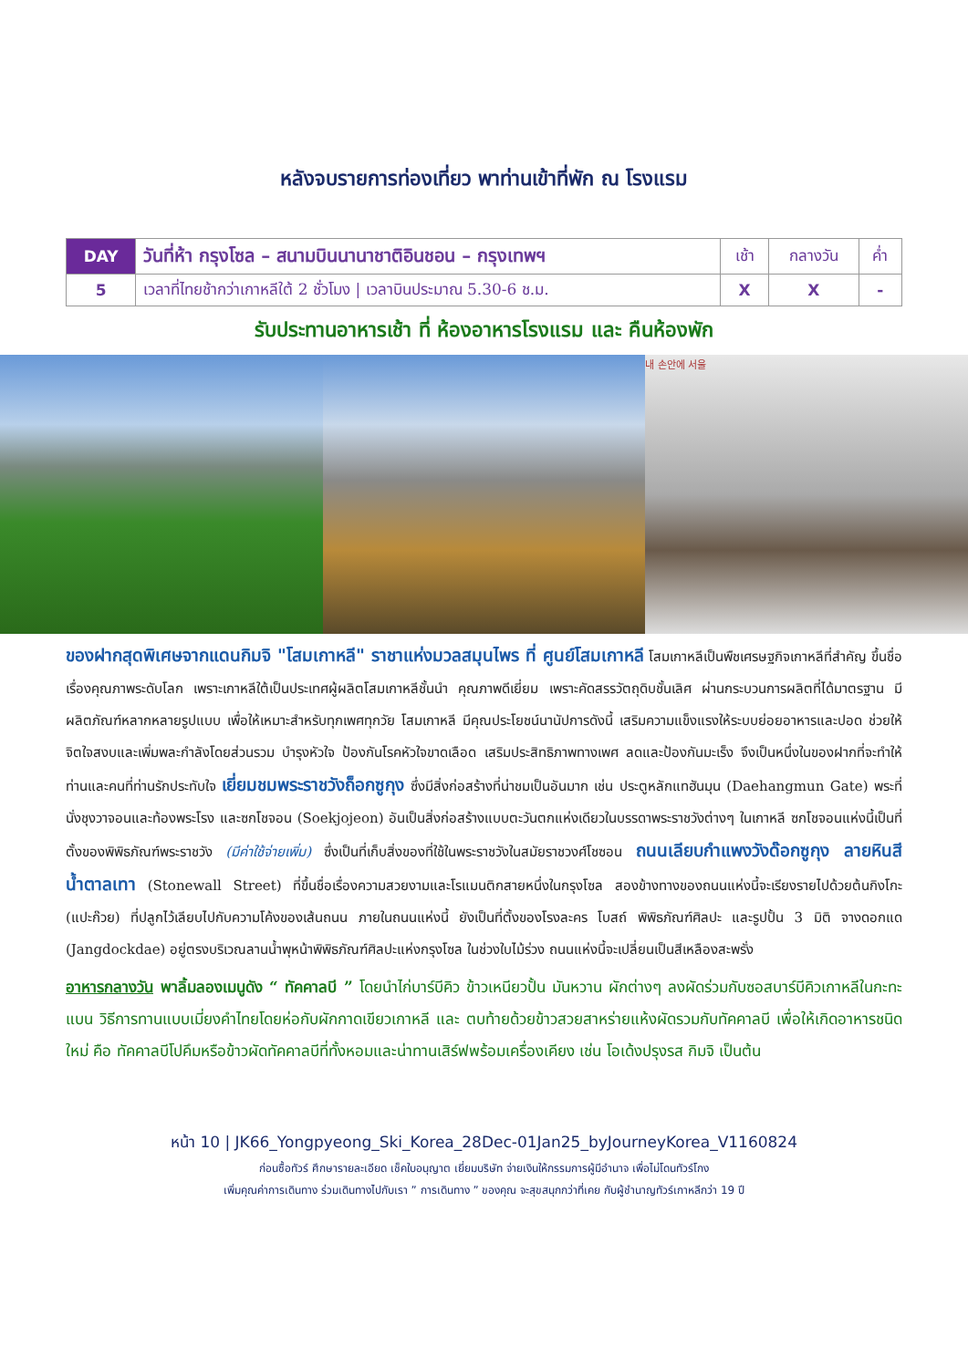หลังจบรายการท่องเที่ยว พาท่านเข้าที่พัก ณ โรงแรม
| DAY | วันที่ห้า กรุงโซล – สนามบินนานาชาติอินชอน – กรุงเทพฯ | เช้า | กลางวัน | ค่ำ |
| 5 | เวลาที่ไทยช้ากว่าเกาหลีใต้ 2 ชั่วโมง / เวลาบินประมาณ 5.30-6 ช.ม. | X | X | - |
รับประทานอาหารเช้า ที่ ห้องอาหารโรงแรม และ คืนห้องพัก
내 손안에 서울
ของฝากสุดพิเศษจากแดนกิมจิ "โสมเกาหลี" ราชาแห่งมวลสมุนไพร ที่ ศูนย์โสมเกาหลี โสมเกาหลีเป็นพืชเศรษฐกิจเกาหลีที่สำคัญ ขึ้นชื่อเรื่องคุณภาพระดับโลก เพราะเกาหลีใต้เป็นประเทศผู้ผลิตโสมเกาหลีชั้นนำ คุณภาพดีเยี่ยม เพราะคัดสรรวัตถุดิบชั้นเลิศ ผ่านกระบวนการผลิตที่ได้มาตรฐาน มีผลิตภัณฑ์หลากหลายรูปแบบ เพื่อให้เหมาะสำหรับทุกเพศทุกวัย โสมเกาหลี มีคุณประโยชน์นานัปการดังนี้ เสริมความแข็งแรงให้ระบบย่อยอาหารและปอด ช่วยให้จิตใจสงบและเพิ่มพละกำลังโดยส่วนรวม บำรุงหัวใจ ป้องกันโรคหัวใจขาดเลือด เสริมประสิทธิภาพทางเพศ ลดและป้องกันมะเร็ง จึงเป็นหนึ่งในของฝากที่จะทำให้ท่านและคนที่ท่านรักประทับใจ เยี่ยมชมพระราชวังถ็อกซูกุง ซึ่งมีสิ่งก่อสร้างที่น่าชมเป็นอันมาก เช่น ประตูหลักแทฮันมุน (Daehangmun Gate) พระที่นั่งชุงวาจอนและท้องพระโรง และซกโชจอน (Soekjojeon) อันเป็นสิ่งก่อสร้างแบบตะวันตกแห่งเดียวในบรรดาพระราชวังต่างๆ ในเกาหลี ซกโชจอนแห่งนี้เป็นที่ตั้งของพิพิธภัณฑ์พระราชวัง (มีค่าใช้จ่ายเพิ่ม) ซึ่งเป็นที่เก็บสิ่งของที่ใช้ในพระราชวังในสมัยราชวงศ์โชซอน ถนนเลียบกำแพงวังด๊อกซูกุง ลายหินสีน้ำตาลเทา (Stonewall Street) ที่ขึ้นชื่อเรื่องความสวยงามและโรแมนติกสายหนึ่งในกรุงโซล สองข้างทางของถนนแห่งนี้จะเรียงรายไปด้วยต้นกิงโกะ (แปะก๊วย) ที่ปลูกไว้เลียบไปกับความโค้งของเส้นถนน ภายในถนนแห่งนี้ ยังเป็นที่ตั้งของโรงละคร โบสถ์ พิพิธภัณฑ์ศิลปะ และรูปปั้น 3 มิติ จางดอกแด (Jangdockdae) อยู่ตรงบริเวณลานน้ำพุหน้าพิพิธภัณฑ์ศิลปะแห่งกรุงโซล ในช่วงใบไม้ร่วง ถนนแห่งนี้จะเปลี่ยนเป็นสีเหลืองสะพรั่ง
อาหารกลางวัน พาลิ้มลองเมนูดัง “ ทัคคาลบี ” โดยนำไก่บาร์บีคิว ข้าวเหนียวปั้น มันหวาน ผักต่างๆ ลงผัดร่วมกับซอสบาร์บีคิวเกาหลีในกะทะแบน วิธีการทานแบบเมี่ยงคำไทยโดยห่อกับผักกาดเขียวเกาหลี และ ตบท้ายด้วยข้าวสวยสาหร่ายแห้งผัดรวมกับทัคคาลบี เพื่อให้เกิดอาหารชนิดใหม่ คือ ทัคคาลบีโปคึมหรือข้าวผัดทัคคาลบีที่ทั้งหอมและน่าทานเสิร์ฟพร้อมเครื่องเคียง เช่น โอเด้งปรุงรส กิมจิ เป็นต้น
หน้า 10 | JK66_Yongpyeong_Ski_Korea_28Dec-01Jan25_byJourneyKorea_V1160824
ก่อนซื้อทัวร์ ศึกษารายละเอียด เช็คใบอนุญาต เยี่ยมบริษัท จ่ายเงินให้กรรมการผู้มีอำนาจ เพื่อไม่โดนทัวร์โกง
เพิ่มคุณค่าการเดินทาง ร่วมเดินทางไปกับเรา ” การเดินทาง ” ของคุณ จะสุขสนุกกว่าที่เคย กับผู้ชำนาญทัวร์เกาหลีกว่า 19 ปี